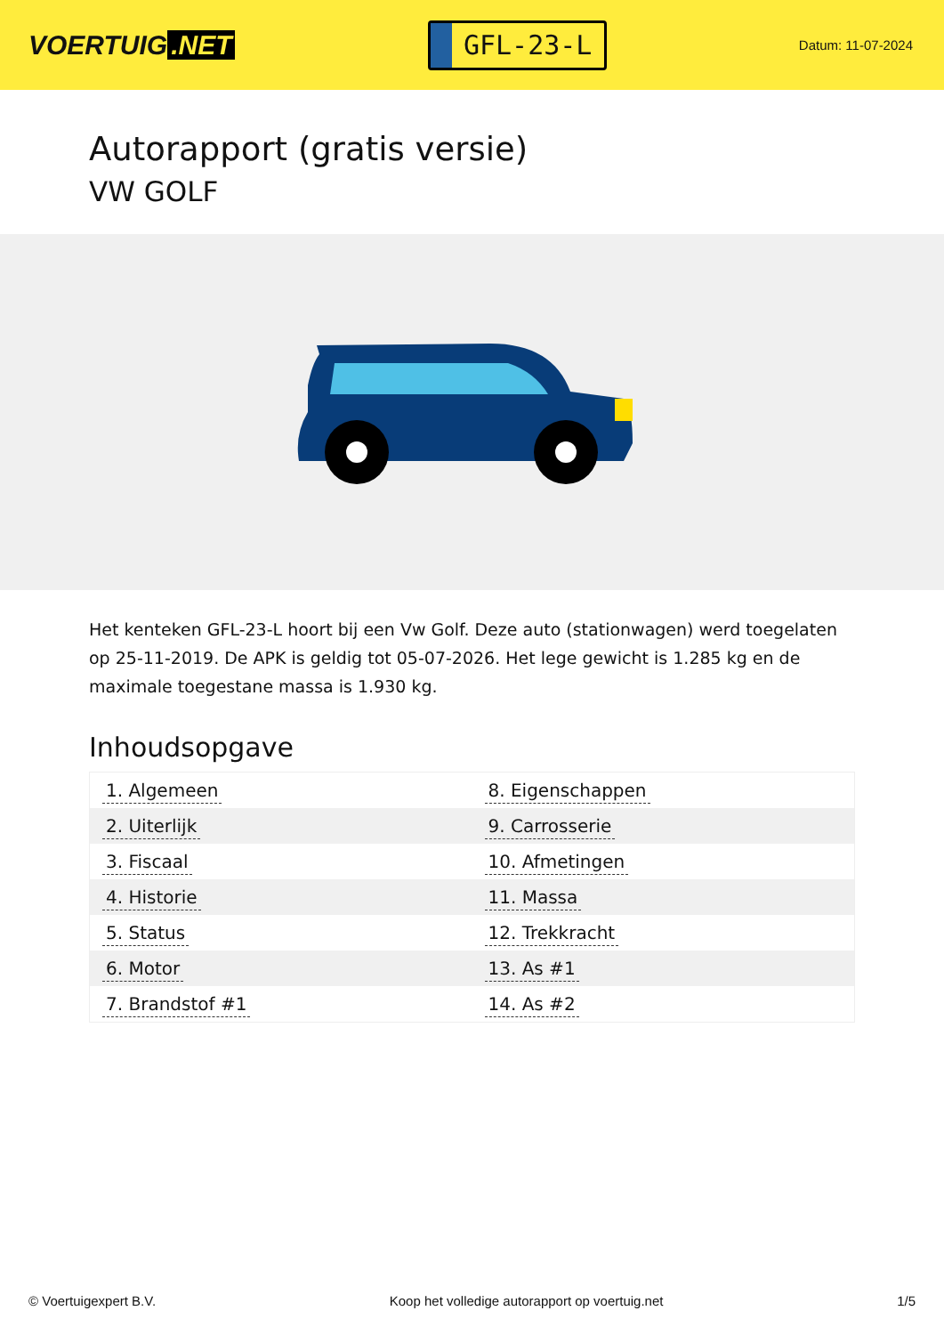VOERTUIG.NET
GFL-23-L
Datum: 11-07-2024
Autorapport (gratis versie)
VW GOLF
Het kenteken GFL-23-L hoort bij een Vw Golf. Deze auto (stationwagen) werd toegelaten op 25-11-2019. De APK is geldig tot 05-07-2026. Het lege gewicht is 1.285 kg en de maximale toegestane massa is 1.930 kg.
Inhoudsopgave
| 1. Algemeen | 8. Eigenschappen |
| 2. Uiterlijk | 9. Carrosserie |
| 3. Fiscaal | 10. Afmetingen |
| 4. Historie | 11. Massa |
| 5. Status | 12. Trekkracht |
| 6. Motor | 13. As #1 |
| 7. Brandstof #1 | 14. As #2 |
© Voertuigexpert B.V. Koop het volledige autorapport op voertuig.net 1/5